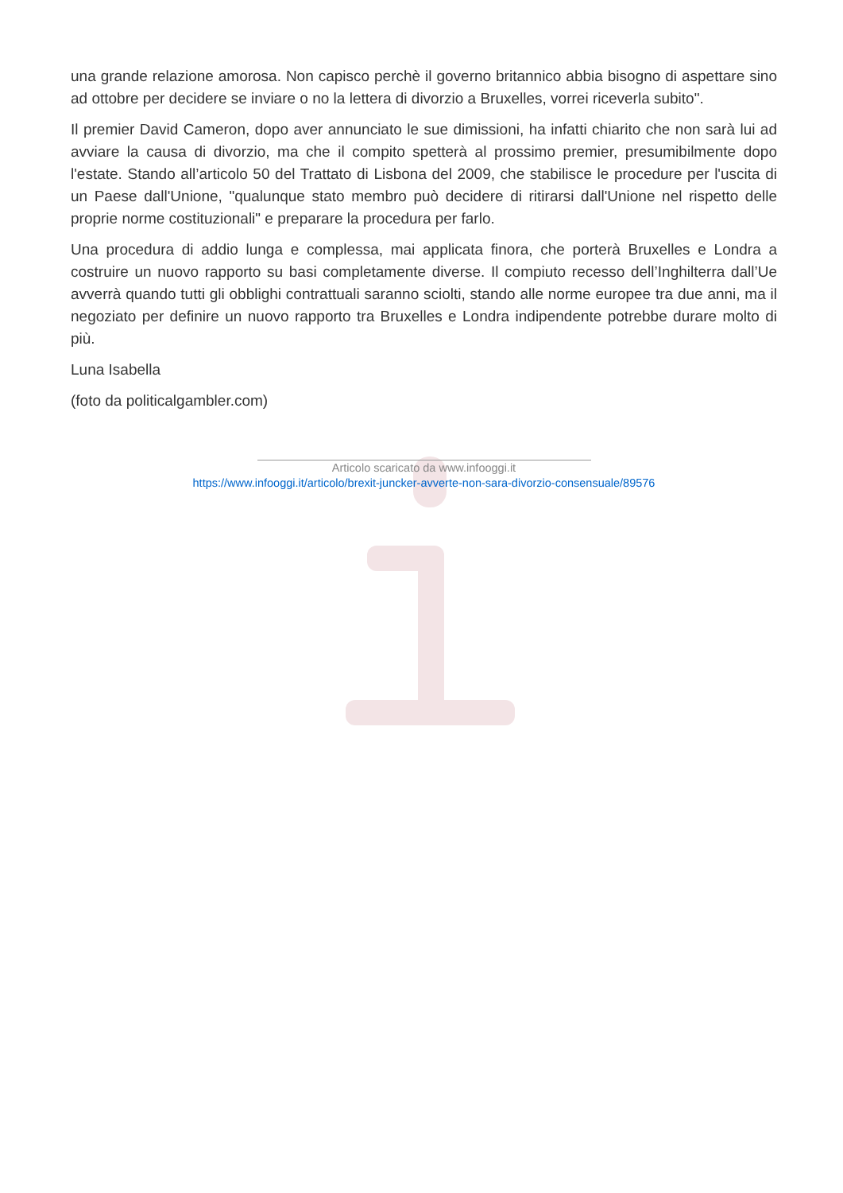una grande relazione amorosa. Non capisco perchè il governo britannico abbia bisogno di aspettare sino ad ottobre per decidere se inviare o no la lettera di divorzio a Bruxelles, vorrei riceverla subito".
Il premier David Cameron, dopo aver annunciato le sue dimissioni, ha infatti chiarito che non sarà lui ad avviare la causa di divorzio, ma che il compito spetterà al prossimo premier, presumibilmente dopo l'estate. Stando all’articolo 50 del Trattato di Lisbona del 2009, che stabilisce le procedure per l'uscita di un Paese dall'Unione, "qualunque stato membro può decidere di ritirarsi dall'Unione nel rispetto delle proprie norme costituzionali" e preparare la procedura per farlo.
Una procedura di addio lunga e complessa, mai applicata finora, che porterà Bruxelles e Londra a costruire un nuovo rapporto su basi completamente diverse. Il compiuto recesso dell’Inghilterra dall’Ue avverrà quando tutti gli obblighi contrattuali saranno sciolti, stando alle norme europee tra due anni, ma il negoziato per definire un nuovo rapporto tra Bruxelles e Londra indipendente potrebbe durare molto di più.
Luna Isabella
(foto da politicalgambler.com)
Articolo scaricato da www.infooggi.it
https://www.infooggi.it/articolo/brexit-juncker-avverte-non-sara-divorzio-consensuale/89576